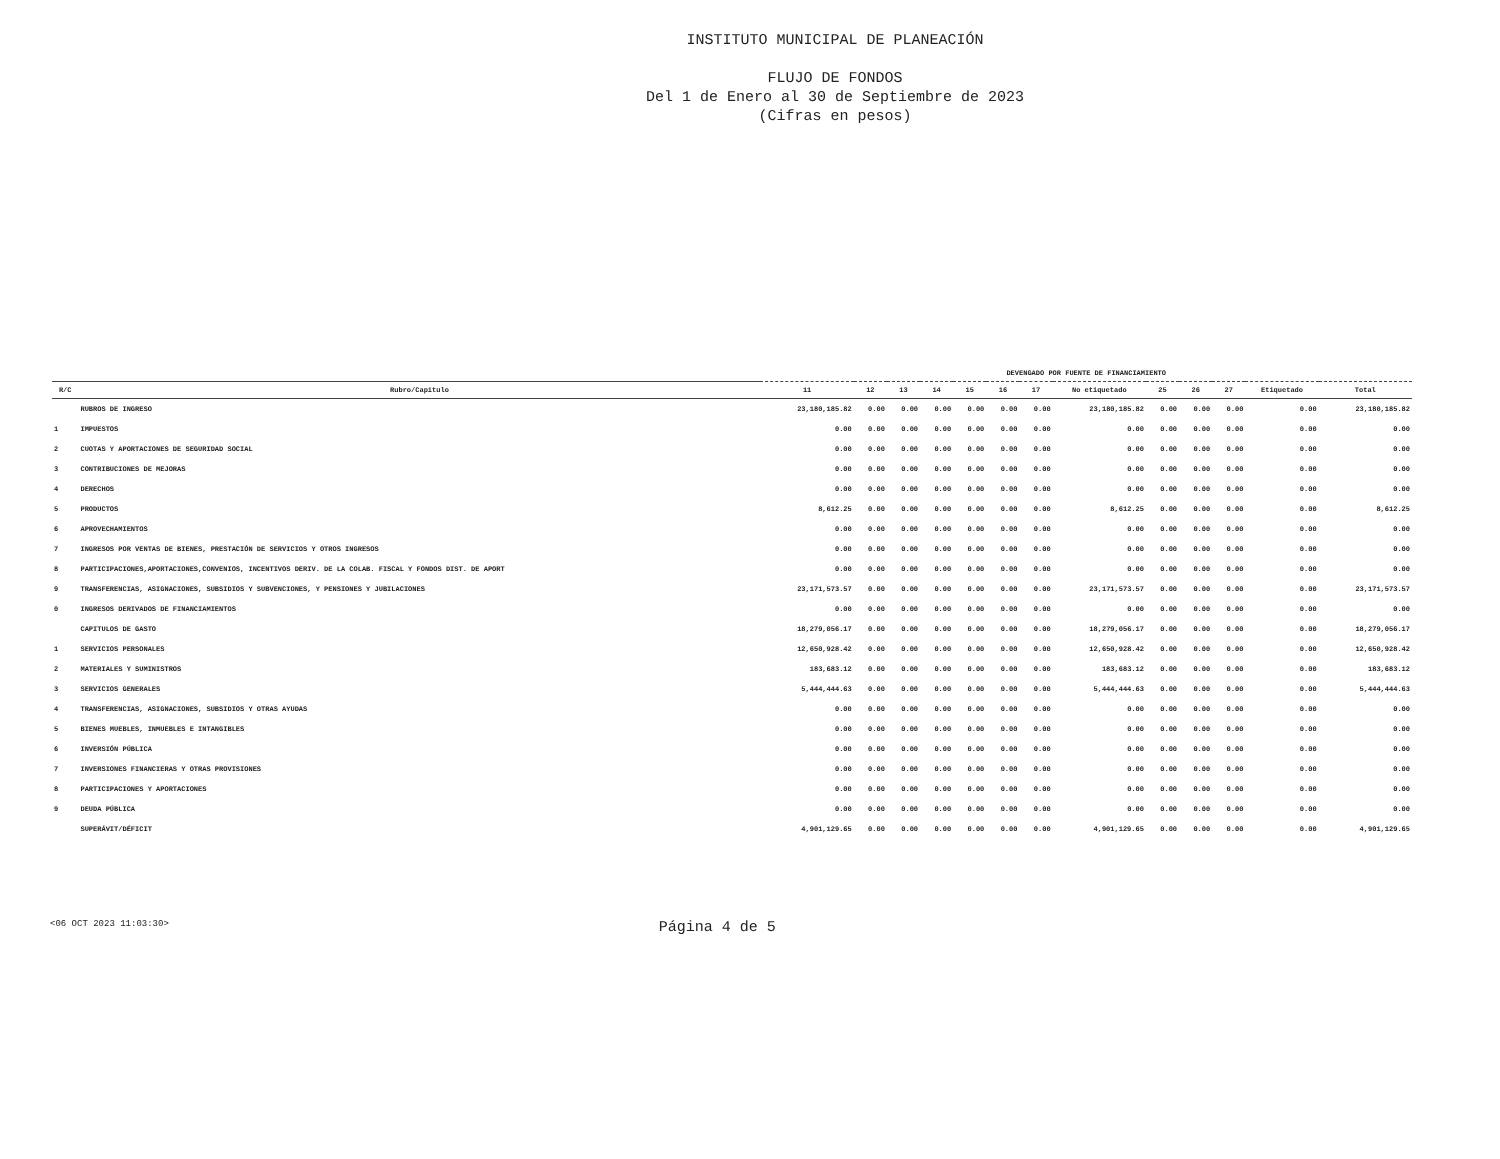INSTITUTO MUNICIPAL DE PLANEACIÓN
FLUJO DE FONDOS
Del 1 de Enero al 30 de Septiembre de 2023
(Cifras en pesos)
| | | DEVENGADO POR FUENTE DE FINANCIAMIENTO | | | | | | | | | | | | |
| --- | --- | --- | --- | --- | --- | --- | --- | --- | --- | --- | --- | --- | --- | --- |
| R/C | Rubro/Capitulo | 11 | 12 | 13 | 14 | 15 | 16 | 17 | No etiquetado | 25 | 26 | 27 | Etiquetado | Total |
| | RUBROS DE INGRESO | 23,180,185.82 | 0.00 | 0.00 | 0.00 | 0.00 | 0.00 | 0.00 | 23,180,185.82 | 0.00 | 0.00 | 0.00 | 0.00 | 23,180,185.82 |
| 1 | IMPUESTOS | 0.00 | 0.00 | 0.00 | 0.00 | 0.00 | 0.00 | 0.00 | 0.00 | 0.00 | 0.00 | 0.00 | 0.00 | 0.00 |
| 2 | CUOTAS Y APORTACIONES DE SEGURIDAD SOCIAL | 0.00 | 0.00 | 0.00 | 0.00 | 0.00 | 0.00 | 0.00 | 0.00 | 0.00 | 0.00 | 0.00 | 0.00 | 0.00 |
| 3 | CONTRIBUCIONES DE MEJORAS | 0.00 | 0.00 | 0.00 | 0.00 | 0.00 | 0.00 | 0.00 | 0.00 | 0.00 | 0.00 | 0.00 | 0.00 | 0.00 |
| 4 | DERECHOS | 0.00 | 0.00 | 0.00 | 0.00 | 0.00 | 0.00 | 0.00 | 0.00 | 0.00 | 0.00 | 0.00 | 0.00 | 0.00 |
| 5 | PRODUCTOS | 8,612.25 | 0.00 | 0.00 | 0.00 | 0.00 | 0.00 | 0.00 | 8,612.25 | 0.00 | 0.00 | 0.00 | 0.00 | 8,612.25 |
| 6 | APROVECHAMIENTOS | 0.00 | 0.00 | 0.00 | 0.00 | 0.00 | 0.00 | 0.00 | 0.00 | 0.00 | 0.00 | 0.00 | 0.00 | 0.00 |
| 7 | INGRESOS POR VENTAS DE BIENES, PRESTACIÓN DE SERVICIOS Y OTROS INGRESOS | 0.00 | 0.00 | 0.00 | 0.00 | 0.00 | 0.00 | 0.00 | 0.00 | 0.00 | 0.00 | 0.00 | 0.00 | 0.00 |
| 8 | PARTICIPACIONES,APORTACIONES,CONVENIOS, INCENTIVOS DERIV. DE LA COLAB. FISCAL Y FONDOS DIST. DE APORT | 0.00 | 0.00 | 0.00 | 0.00 | 0.00 | 0.00 | 0.00 | 0.00 | 0.00 | 0.00 | 0.00 | 0.00 | 0.00 |
| 9 | TRANSFERENCIAS, ASIGNACIONES, SUBSIDIOS Y SUBVENCIONES, Y PENSIONES Y JUBILACIONES | 23,171,573.57 | 0.00 | 0.00 | 0.00 | 0.00 | 0.00 | 0.00 | 23,171,573.57 | 0.00 | 0.00 | 0.00 | 0.00 | 23,171,573.57 |
| 0 | INGRESOS DERIVADOS DE FINANCIAMIENTOS | 0.00 | 0.00 | 0.00 | 0.00 | 0.00 | 0.00 | 0.00 | 0.00 | 0.00 | 0.00 | 0.00 | 0.00 | 0.00 |
| | CAPITULOS DE GASTO | 18,279,056.17 | 0.00 | 0.00 | 0.00 | 0.00 | 0.00 | 0.00 | 18,279,056.17 | 0.00 | 0.00 | 0.00 | 0.00 | 18,279,056.17 |
| 1 | SERVICIOS PERSONALES | 12,650,928.42 | 0.00 | 0.00 | 0.00 | 0.00 | 0.00 | 0.00 | 12,650,928.42 | 0.00 | 0.00 | 0.00 | 0.00 | 12,650,928.42 |
| 2 | MATERIALES Y SUMINISTROS | 183,683.12 | 0.00 | 0.00 | 0.00 | 0.00 | 0.00 | 0.00 | 183,683.12 | 0.00 | 0.00 | 0.00 | 0.00 | 183,683.12 |
| 3 | SERVICIOS GENERALES | 5,444,444.63 | 0.00 | 0.00 | 0.00 | 0.00 | 0.00 | 0.00 | 5,444,444.63 | 0.00 | 0.00 | 0.00 | 0.00 | 5,444,444.63 |
| 4 | TRANSFERENCIAS, ASIGNACIONES, SUBSIDIOS Y OTRAS AYUDAS | 0.00 | 0.00 | 0.00 | 0.00 | 0.00 | 0.00 | 0.00 | 0.00 | 0.00 | 0.00 | 0.00 | 0.00 | 0.00 |
| 5 | BIENES MUEBLES, INMUEBLES E INTANGIBLES | 0.00 | 0.00 | 0.00 | 0.00 | 0.00 | 0.00 | 0.00 | 0.00 | 0.00 | 0.00 | 0.00 | 0.00 | 0.00 |
| 6 | INVERSIÓN PÚBLICA | 0.00 | 0.00 | 0.00 | 0.00 | 0.00 | 0.00 | 0.00 | 0.00 | 0.00 | 0.00 | 0.00 | 0.00 | 0.00 |
| 7 | INVERSIONES FINANCIERAS Y OTRAS PROVISIONES | 0.00 | 0.00 | 0.00 | 0.00 | 0.00 | 0.00 | 0.00 | 0.00 | 0.00 | 0.00 | 0.00 | 0.00 | 0.00 |
| 8 | PARTICIPACIONES Y APORTACIONES | 0.00 | 0.00 | 0.00 | 0.00 | 0.00 | 0.00 | 0.00 | 0.00 | 0.00 | 0.00 | 0.00 | 0.00 | 0.00 |
| 9 | DEUDA PÚBLICA | 0.00 | 0.00 | 0.00 | 0.00 | 0.00 | 0.00 | 0.00 | 0.00 | 0.00 | 0.00 | 0.00 | 0.00 | 0.00 |
| | SUPERÁVIT/DÉFICIT | 4,901,129.65 | 0.00 | 0.00 | 0.00 | 0.00 | 0.00 | 0.00 | 4,901,129.65 | 0.00 | 0.00 | 0.00 | 0.00 | 4,901,129.65 |
<06 OCT 2023 11:03:30> Página 4 de 5